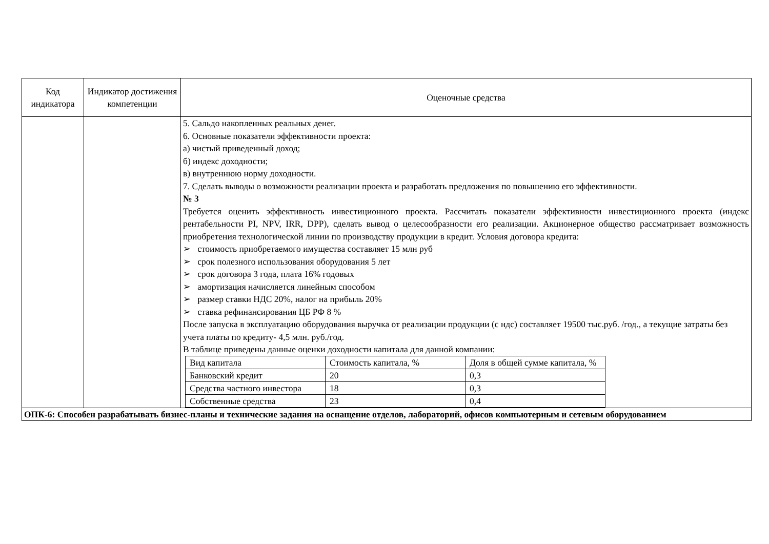| Код индикатора | Индикатор достижения компетенции | Оценочные средства |
| --- | --- | --- |
| | | 5. Сальдо накопленных реальных денег. 6. Основные показатели эффективности проекта: а) чистый приведенный доход; б) индекс доходности; в) внутреннюю норму доходности. 7. Сделать выводы о возможности реализации проекта и разработать предложения по повышению его эффективности. № 3 Требуется оценить эффективность инвестиционного проекта. Рассчитать показатели эффективности инвестиционного проекта (индекс рентабельности PI, NPV, IRR, DPP), сделать вывод о целесообразности его реализации. Акционерное общество рассматривает возможность приобретения технологической линии по производству продукции в кредит. Условия договора кредита: ➢ стоимость приобретаемого имущества составляет 15 млн руб ➢ срок полезного использования оборудования 5 лет ➢ срок договора 3 года, плата 16% годовых ➢ амортизация начисляется линейным способом ➢ размер ставки НДС 20%, налог на прибыль 20% ➢ ставка рефинансирования ЦБ РФ 8 % После запуска в эксплуатацию оборудования выручка от реализации продукции (с ндс) составляет 19500 тыс.руб. /год., а текущие затраты без учета платы по кредиту- 4,5 млн. руб./год. В таблице приведены данные оценки доходности капитала для данной компании: / Вид капитала / Стоимость капитала, % / Доля в общей сумме капитала, % / / Банковский кредит / 20 / 0,3 / / Средства частного инвестора / 18 / 0,3 / / Собственные средства / 23 / 0,4 / |
| ОПК-6: Способен разрабатывать бизнес-планы и технические задания на оснащение отделов, лабораторий, офисов компьютерным и сетевым оборудованием | | |